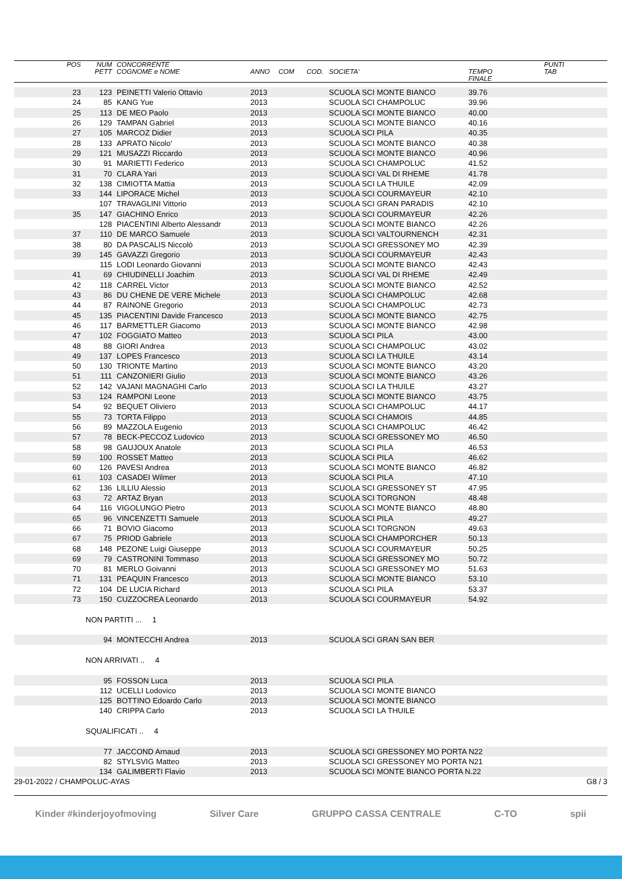| POS | NUM PETT | CONCORRENTE COGNOME e NOME | ANNO | COM | COD. | SOCIETA' | TEMPO FINALE | PUNTI TAB |
| --- | --- | --- | --- | --- | --- | --- | --- | --- |
| 23 | 123 | PEINETTI Valerio Ottavio | 2013 | | | SCUOLA SCI MONTE BIANCO | 39.76 | |
| 24 | 85 | KANG Yue | 2013 | | | SCUOLA SCI CHAMPOLUC | 39.96 | |
| 25 | 113 | DE MEO Paolo | 2013 | | | SCUOLA SCI MONTE BIANCO | 40.00 | |
| 26 | 129 | TAMPAN Gabriel | 2013 | | | SCUOLA SCI MONTE BIANCO | 40.16 | |
| 27 | 105 | MARCOZ Didier | 2013 | | | SCUOLA SCI PILA | 40.35 | |
| 28 | 133 | APRATO Nicolo' | 2013 | | | SCUOLA SCI MONTE BIANCO | 40.38 | |
| 29 | 121 | MUSAZZI Riccardo | 2013 | | | SCUOLA SCI MONTE BIANCO | 40.96 | |
| 30 | 91 | MARIETTI Federico | 2013 | | | SCUOLA SCI CHAMPOLUC | 41.52 | |
| 31 | 70 | CLARA Yari | 2013 | | | SCUOLA SCI VAL DI RHEME | 41.78 | |
| 32 | 138 | CIMIOTTA Mattia | 2013 | | | SCUOLA SCI LA THUILE | 42.09 | |
| 33 | 144 | LIPORACE Michel | 2013 | | | SCUOLA SCI COURMAYEUR | 42.10 | |
| | 107 | TRAVAGLINI Vittorio | 2013 | | | SCUOLA SCI GRAN PARADIS | 42.10 | |
| 35 | 147 | GIACHINO Enrico | 2013 | | | SCUOLA SCI COURMAYEUR | 42.26 | |
| | 128 | PIACENTINI Alberto Alessandr | 2013 | | | SCUOLA SCI MONTE BIANCO | 42.26 | |
| 37 | 110 | DE MARCO Samuele | 2013 | | | SCUOLA SCI VALTOURNENCH | 42.31 | |
| 38 | 80 | DA PASCALIS Niccolò | 2013 | | | SCUOLA SCI GRESSONEY MO | 42.39 | |
| 39 | 145 | GAVAZZI Gregorio | 2013 | | | SCUOLA SCI COURMAYEUR | 42.43 | |
| | 115 | LODI Leonardo Giovanni | 2013 | | | SCUOLA SCI MONTE BIANCO | 42.43 | |
| 41 | 69 | CHIUDINELLI Joachim | 2013 | | | SCUOLA SCI VAL DI RHEME | 42.49 | |
| 42 | 118 | CARREL Victor | 2013 | | | SCUOLA SCI MONTE BIANCO | 42.52 | |
| 43 | 86 | DU CHENE DE VERE Michele | 2013 | | | SCUOLA SCI CHAMPOLUC | 42.68 | |
| 44 | 87 | RAINONE Gregorio | 2013 | | | SCUOLA SCI CHAMPOLUC | 42.73 | |
| 45 | 135 | PIACENTINI Davide Francesco | 2013 | | | SCUOLA SCI MONTE BIANCO | 42.75 | |
| 46 | 117 | BARMETTLER Giacomo | 2013 | | | SCUOLA SCI MONTE BIANCO | 42.98 | |
| 47 | 102 | FOGGIATO Matteo | 2013 | | | SCUOLA SCI PILA | 43.00 | |
| 48 | 88 | GIORI Andrea | 2013 | | | SCUOLA SCI CHAMPOLUC | 43.02 | |
| 49 | 137 | LOPES Francesco | 2013 | | | SCUOLA SCI LA THUILE | 43.14 | |
| 50 | 130 | TRIONTE Martino | 2013 | | | SCUOLA SCI MONTE BIANCO | 43.20 | |
| 51 | 111 | CANZONIERI Giulio | 2013 | | | SCUOLA SCI MONTE BIANCO | 43.26 | |
| 52 | 142 | VAJANI MAGNAGHI Carlo | 2013 | | | SCUOLA SCI LA THUILE | 43.27 | |
| 53 | 124 | RAMPONI Leone | 2013 | | | SCUOLA SCI MONTE BIANCO | 43.75 | |
| 54 | 92 | BEQUET Oliviero | 2013 | | | SCUOLA SCI CHAMPOLUC | 44.17 | |
| 55 | 73 | TORTA Filippo | 2013 | | | SCUOLA SCI CHAMOIS | 44.85 | |
| 56 | 89 | MAZZOLA Eugenio | 2013 | | | SCUOLA SCI CHAMPOLUC | 46.42 | |
| 57 | 78 | BECK-PECCOZ Ludovico | 2013 | | | SCUOLA SCI GRESSONEY MO | 46.50 | |
| 58 | 98 | GAUJOUX Anatole | 2013 | | | SCUOLA SCI PILA | 46.53 | |
| 59 | 100 | ROSSET Matteo | 2013 | | | SCUOLA SCI PILA | 46.62 | |
| 60 | 126 | PAVESI Andrea | 2013 | | | SCUOLA SCI MONTE BIANCO | 46.82 | |
| 61 | 103 | CASADEI Wilmer | 2013 | | | SCUOLA SCI PILA | 47.10 | |
| 62 | 136 | LILLIU Alessio | 2013 | | | SCUOLA SCI GRESSONEY ST | 47.95 | |
| 63 | 72 | ARTAZ Bryan | 2013 | | | SCUOLA SCI TORGNON | 48.48 | |
| 64 | 116 | VIGOLUNGO Pietro | 2013 | | | SCUOLA SCI MONTE BIANCO | 48.80 | |
| 65 | 96 | VINCENZETTI Samuele | 2013 | | | SCUOLA SCI PILA | 49.27 | |
| 66 | 71 | BOVIO Giacomo | 2013 | | | SCUOLA SCI TORGNON | 49.63 | |
| 67 | 75 | PRIOD Gabriele | 2013 | | | SCUOLA SCI CHAMPORCHER | 50.13 | |
| 68 | 148 | PEZONE Luigi Giuseppe | 2013 | | | SCUOLA SCI COURMAYEUR | 50.25 | |
| 69 | 79 | CASTRONINI Tommaso | 2013 | | | SCUOLA SCI GRESSONEY MO | 50.72 | |
| 70 | 81 | MERLO Goivanni | 2013 | | | SCUOLA SCI GRESSONEY MO | 51.63 | |
| 71 | 131 | PEAQUIN Francesco | 2013 | | | SCUOLA SCI MONTE BIANCO | 53.10 | |
| 72 | 104 | DE LUCIA Richard | 2013 | | | SCUOLA SCI PILA | 53.37 | |
| 73 | 150 | CUZZOCREA Leonardo | 2013 | | | SCUOLA SCI COURMAYEUR | 54.92 | |
| | NON PARTITI ... 1 | | | | | | | |
| | 94 | MONTECCHI Andrea | 2013 | | | SCUOLA SCI GRAN SAN BER | | |
| | NON ARRIVATI .. 4 | | | | | | | |
| | 95 | FOSSON Luca | 2013 | | | SCUOLA SCI PILA | | |
| | 112 | UCELLI Lodovico | 2013 | | | SCUOLA SCI MONTE BIANCO | | |
| | 125 | BOTTINO Edoardo Carlo | 2013 | | | SCUOLA SCI MONTE BIANCO | | |
| | 140 | CRIPPA Carlo | 2013 | | | SCUOLA SCI LA THUILE | | |
| | SQUALIFICATI .. 4 | | | | | | | |
| | 77 | JACCOND Arnaud | 2013 | | | SCUOLA SCI GRESSONEY MO PORTA N22 | | |
| | 82 | STYLSVIG Matteo | 2013 | | | SCUOLA SCI GRESSONEY MO PORTA N21 | | |
| | 134 | GALIMBERTI Flavio | 2013 | | | SCUOLA SCI MONTE BIANCO PORTA N.22 | | |
29-01-2022 / CHAMPOLUC-AYAS G8 / 3
Kinder #kinderjoyofmoving Silver Care GRUPPO CASSA CENTRALE C-TO spii